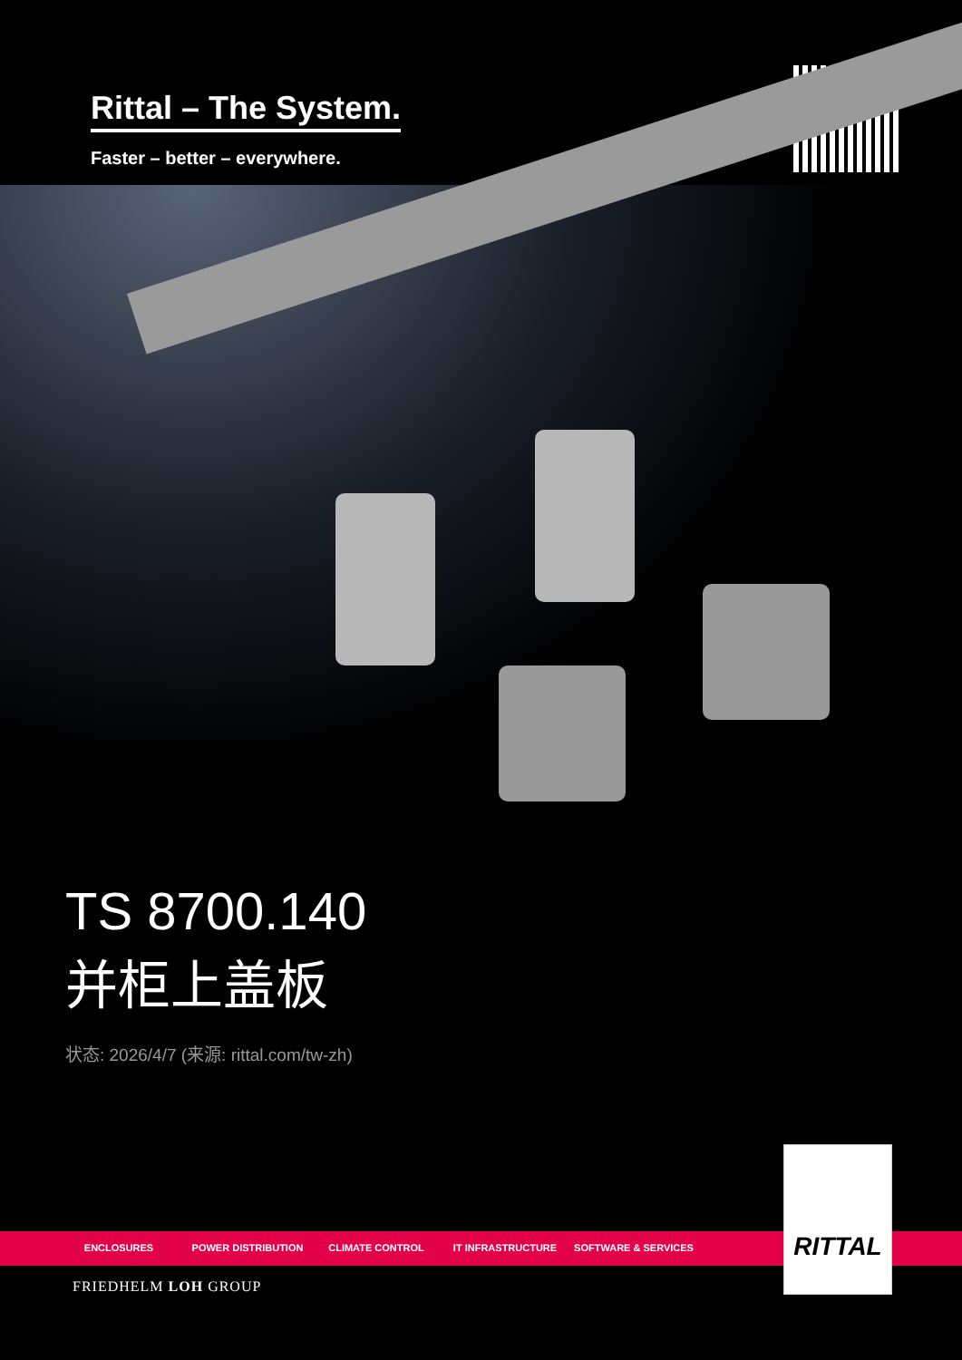Rittal – The System.
Faster – better – everywhere.
TS 8700.140
并柜上盖板
状态: 2026/4/7 (来源: rittal.com/tw-zh)
ENCLOSURES POWER DISTRIBUTION CLIMATE CONTROL IT INFRASTRUCTURE SOFTWARE & SERVICES
FRIEDHELM LOH GROUP
RITTAL